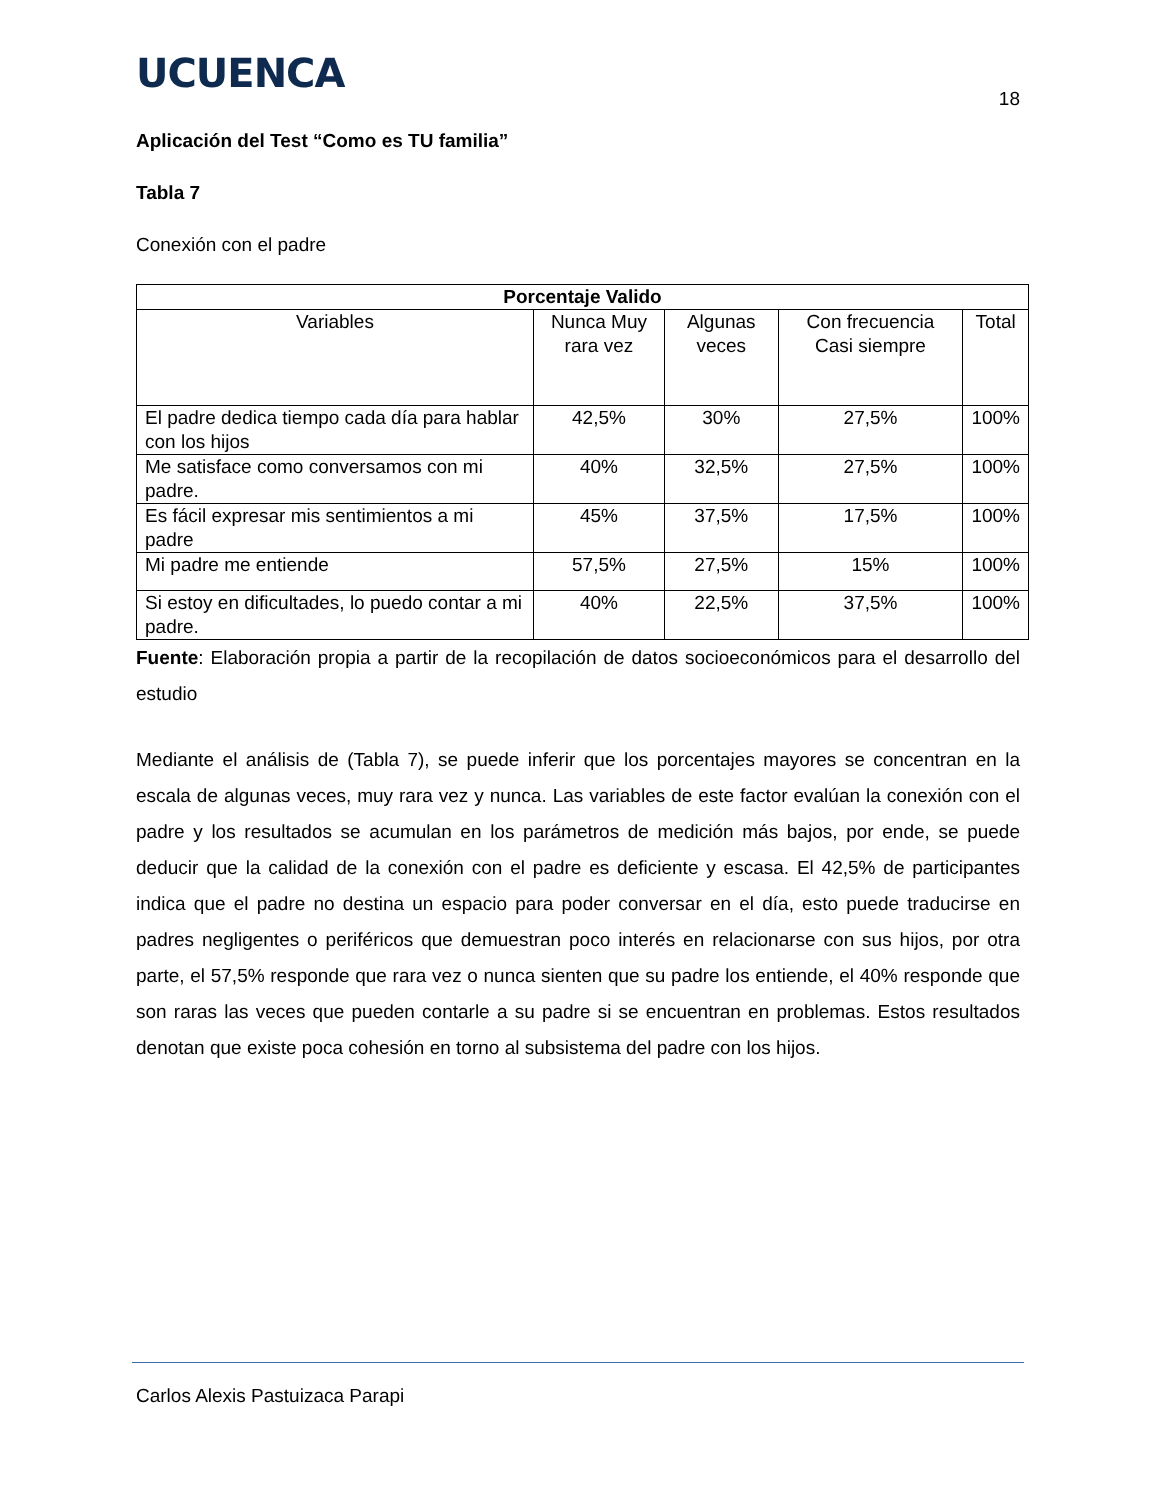UCUENCA
18
Aplicación del Test “Como es TU familia”
Tabla 7
Conexión con el padre
| Porcentaje Valido | | | | |
| --- | --- | --- | --- | --- |
| Variables | Nunca Muy rara vez | Algunas veces | Con frecuencia Casi siempre | Total |
| El padre dedica tiempo cada día para hablar con los hijos | 42,5% | 30% | 27,5% | 100% |
| Me satisface como conversamos con mi padre. | 40% | 32,5% | 27,5% | 100% |
| Es fácil expresar mis sentimientos a mi padre | 45% | 37,5% | 17,5% | 100% |
| Mi padre me entiende | 57,5% | 27,5% | 15% | 100% |
| Si estoy en dificultades, lo puedo contar a mi padre. | 40% | 22,5% | 37,5% | 100% |
Fuente: Elaboración propia a partir de la recopilación de datos socioeconómicos para el desarrollo del estudio
Mediante el análisis de (Tabla 7), se puede inferir que los porcentajes mayores se concentran en la escala de algunas veces, muy rara vez y nunca. Las variables de este factor evalúan la conexión con el padre y los resultados se acumulan en los parámetros de medición más bajos, por ende, se puede deducir que la calidad de la conexión con el padre es deficiente y escasa. El 42,5% de participantes indica que el padre no destina un espacio para poder conversar en el día, esto puede traducirse en padres negligentes o periféricos que demuestran poco interés en relacionarse con sus hijos, por otra parte, el 57,5% responde que rara vez o nunca sienten que su padre los entiende, el 40% responde que son raras las veces que pueden contarle a su padre si se encuentran en problemas. Estos resultados denotan que existe poca cohesión en torno al subsistema del padre con los hijos.
Carlos Alexis Pastuizaca Parapi